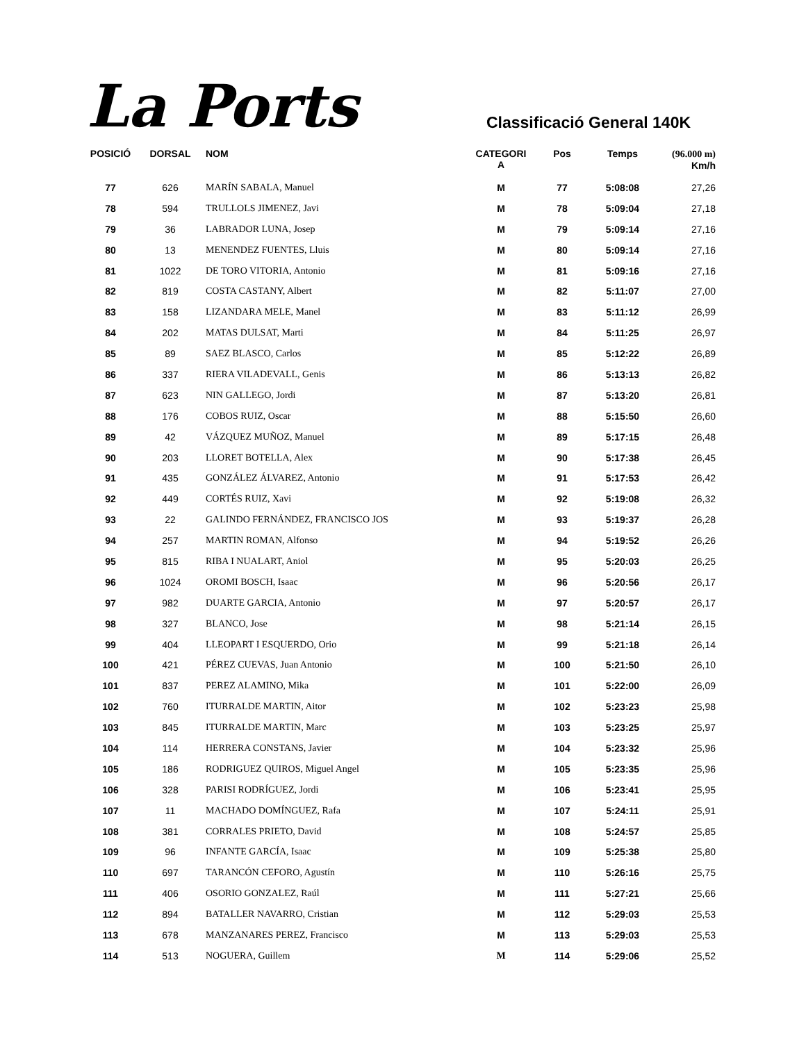La Ports
Classificació General 140K
| POSICIÓ | DORSAL | NOM | CATEGORI A | Pos | Temps | (96.000 m) Km/h |
| --- | --- | --- | --- | --- | --- | --- |
| 77 | 626 | MARÍN SABALA, Manuel | M | 77 | 5:08:08 | 27,26 |
| 78 | 594 | TRULLOLS JIMENEZ, Javi | M | 78 | 5:09:04 | 27,18 |
| 79 | 36 | LABRADOR LUNA, Josep | M | 79 | 5:09:14 | 27,16 |
| 80 | 13 | MENENDEZ FUENTES, Lluis | M | 80 | 5:09:14 | 27,16 |
| 81 | 1022 | DE TORO VITORIA, Antonio | M | 81 | 5:09:16 | 27,16 |
| 82 | 819 | COSTA CASTANY, Albert | M | 82 | 5:11:07 | 27,00 |
| 83 | 158 | LIZANDARA MELE, Manel | M | 83 | 5:11:12 | 26,99 |
| 84 | 202 | MATAS DULSAT, Marti | M | 84 | 5:11:25 | 26,97 |
| 85 | 89 | SAEZ BLASCO, Carlos | M | 85 | 5:12:22 | 26,89 |
| 86 | 337 | RIERA VILADEVALL, Genis | M | 86 | 5:13:13 | 26,82 |
| 87 | 623 | NIN GALLEGO, Jordi | M | 87 | 5:13:20 | 26,81 |
| 88 | 176 | COBOS RUIZ, Oscar | M | 88 | 5:15:50 | 26,60 |
| 89 | 42 | VÁZQUEZ MUÑOZ, Manuel | M | 89 | 5:17:15 | 26,48 |
| 90 | 203 | LLORET BOTELLA, Alex | M | 90 | 5:17:38 | 26,45 |
| 91 | 435 | GONZÁLEZ ÁLVAREZ, Antonio | M | 91 | 5:17:53 | 26,42 |
| 92 | 449 | CORTÉS RUIZ, Xavi | M | 92 | 5:19:08 | 26,32 |
| 93 | 22 | GALINDO FERNÁNDEZ, FRANCISCO JOS | M | 93 | 5:19:37 | 26,28 |
| 94 | 257 | MARTIN ROMAN, Alfonso | M | 94 | 5:19:52 | 26,26 |
| 95 | 815 | RIBA I NUALART, Aniol | M | 95 | 5:20:03 | 26,25 |
| 96 | 1024 | OROMI BOSCH, Isaac | M | 96 | 5:20:56 | 26,17 |
| 97 | 982 | DUARTE GARCIA, Antonio | M | 97 | 5:20:57 | 26,17 |
| 98 | 327 | BLANCO, Jose | M | 98 | 5:21:14 | 26,15 |
| 99 | 404 | LLEOPART I ESQUERDO, Orio | M | 99 | 5:21:18 | 26,14 |
| 100 | 421 | PÉREZ CUEVAS, Juan Antonio | M | 100 | 5:21:50 | 26,10 |
| 101 | 837 | PEREZ ALAMINO, Mika | M | 101 | 5:22:00 | 26,09 |
| 102 | 760 | ITURRALDE MARTIN, Aitor | M | 102 | 5:23:23 | 25,98 |
| 103 | 845 | ITURRALDE MARTIN, Marc | M | 103 | 5:23:25 | 25,97 |
| 104 | 114 | HERRERA CONSTANS, Javier | M | 104 | 5:23:32 | 25,96 |
| 105 | 186 | RODRIGUEZ QUIROS, Miguel Angel | M | 105 | 5:23:35 | 25,96 |
| 106 | 328 | PARISI RODRÍGUEZ, Jordi | M | 106 | 5:23:41 | 25,95 |
| 107 | 11 | MACHADO DOMÍNGUEZ, Rafa | M | 107 | 5:24:11 | 25,91 |
| 108 | 381 | CORRALES PRIETO, David | M | 108 | 5:24:57 | 25,85 |
| 109 | 96 | INFANTE GARCÍA, Isaac | M | 109 | 5:25:38 | 25,80 |
| 110 | 697 | TARANCÓN CEFORO, Agustín | M | 110 | 5:26:16 | 25,75 |
| 111 | 406 | OSORIO GONZALEZ, Raúl | M | 111 | 5:27:21 | 25,66 |
| 112 | 894 | BATALLER NAVARRO, Cristian | M | 112 | 5:29:03 | 25,53 |
| 113 | 678 | MANZANARES PEREZ, Francisco | M | 113 | 5:29:03 | 25,53 |
| 114 | 513 | NOGUERA, Guillem | M | 114 | 5:29:06 | 25,52 |